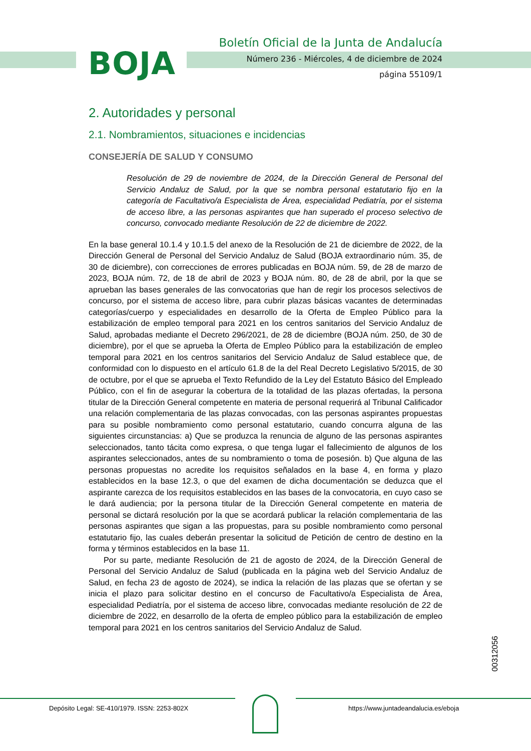BOJA
Boletín Oficial de la Junta de Andalucía
Número 236 - Miércoles, 4 de diciembre de 2024
página 55109/1
2. Autoridades y personal
2.1. Nombramientos, situaciones e incidencias
CONSEJERÍA DE SALUD Y CONSUMO
Resolución de 29 de noviembre de 2024, de la Dirección General de Personal del Servicio Andaluz de Salud, por la que se nombra personal estatutario fijo en la categoría de Facultativo/a Especialista de Área, especialidad Pediatría, por el sistema de acceso libre, a las personas aspirantes que han superado el proceso selectivo de concurso, convocado mediante Resolución de 22 de diciembre de 2022.
En la base general 10.1.4 y 10.1.5 del anexo de la Resolución de 21 de diciembre de 2022, de la Dirección General de Personal del Servicio Andaluz de Salud (BOJA extraordinario núm. 35, de 30 de diciembre), con correcciones de errores publicadas en BOJA núm. 59, de 28 de marzo de 2023, BOJA núm. 72, de 18 de abril de 2023 y BOJA núm. 80, de 28 de abril, por la que se aprueban las bases generales de las convocatorias que han de regir los procesos selectivos de concurso, por el sistema de acceso libre, para cubrir plazas básicas vacantes de determinadas categorías/cuerpo y especialidades en desarrollo de la Oferta de Empleo Público para la estabilización de empleo temporal para 2021 en los centros sanitarios del Servicio Andaluz de Salud, aprobadas mediante el Decreto 296/2021, de 28 de diciembre (BOJA núm. 250, de 30 de diciembre), por el que se aprueba la Oferta de Empleo Público para la estabilización de empleo temporal para 2021 en los centros sanitarios del Servicio Andaluz de Salud establece que, de conformidad con lo dispuesto en el artículo 61.8 de la del Real Decreto Legislativo 5/2015, de 30 de octubre, por el que se aprueba el Texto Refundido de la Ley del Estatuto Básico del Empleado Público, con el fin de asegurar la cobertura de la totalidad de las plazas ofertadas, la persona titular de la Dirección General competente en materia de personal requerirá al Tribunal Calificador una relación complementaria de las plazas convocadas, con las personas aspirantes propuestas para su posible nombramiento como personal estatutario, cuando concurra alguna de las siguientes circunstancias: a) Que se produzca la renuncia de alguno de las personas aspirantes seleccionados, tanto tácita como expresa, o que tenga lugar el fallecimiento de algunos de los aspirantes seleccionados, antes de su nombramiento o toma de posesión. b) Que alguna de las personas propuestas no acredite los requisitos señalados en la base 4, en forma y plazo establecidos en la base 12.3, o que del examen de dicha documentación se deduzca que el aspirante carezca de los requisitos establecidos en las bases de la convocatoria, en cuyo caso se le dará audiencia; por la persona titular de la Dirección General competente en materia de personal se dictará resolución por la que se acordará publicar la relación complementaria de las personas aspirantes que sigan a las propuestas, para su posible nombramiento como personal estatutario fijo, las cuales deberán presentar la solicitud de Petición de centro de destino en la forma y términos establecidos en la base 11.
Por su parte, mediante Resolución de 21 de agosto de 2024, de la Dirección General de Personal del Servicio Andaluz de Salud (publicada en la página web del Servicio Andaluz de Salud, en fecha 23 de agosto de 2024), se indica la relación de las plazas que se ofertan y se inicia el plazo para solicitar destino en el concurso de Facultativo/a Especialista de Área, especialidad Pediatría, por el sistema de acceso libre, convocadas mediante resolución de 22 de diciembre de 2022, en desarrollo de la oferta de empleo público para la estabilización de empleo temporal para 2021 en los centros sanitarios del Servicio Andaluz de Salud.
00312056
Depósito Legal: SE-410/1979. ISSN: 2253-802X https://www.juntadeandalucia.es/eboja